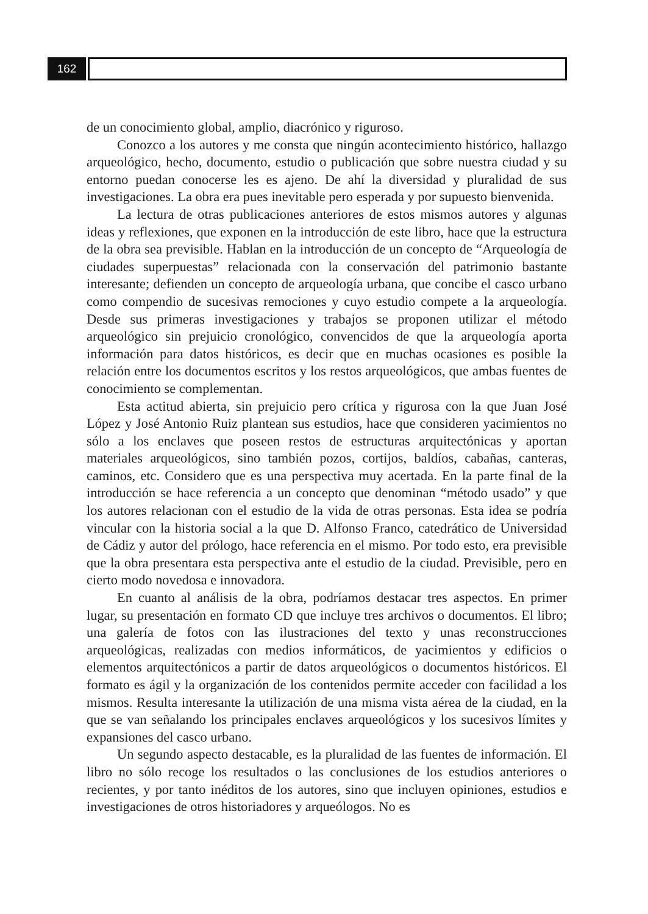162
de un conocimiento global, amplio, diacrónico y riguroso.
Conozco a los autores y me consta que ningún acontecimiento histórico, hallazgo arqueológico, hecho, documento, estudio o publicación que sobre nuestra ciudad y su entorno puedan conocerse les es ajeno. De ahí la diversidad y pluralidad de sus investigaciones. La obra era pues inevitable pero esperada y por supuesto bienvenida.
La lectura de otras publicaciones anteriores de estos mismos autores y algunas ideas y reflexiones, que exponen en la introducción de este libro, hace que la estructura de la obra sea previsible. Hablan en la introducción de un concepto de “Arqueología de ciudades superpuestas” relacionada con la conservación del patrimonio bastante interesante; defienden un concepto de arqueología urbana, que concibe el casco urbano como compendio de sucesivas remociones y cuyo estudio compete a la arqueología. Desde sus primeras investigaciones y trabajos se proponen utilizar el método arqueológico sin prejuicio cronológico, convencidos de que la arqueología aporta información para datos históricos, es decir que en muchas ocasiones es posible la relación entre los documentos escritos y los restos arqueológicos, que ambas fuentes de conocimiento se complementan.
Esta actitud abierta, sin prejuicio pero crítica y rigurosa con la que Juan José López y José Antonio Ruiz plantean sus estudios, hace que consideren yacimientos no sólo a los enclaves que poseen restos de estructuras arquitectónicas y aportan materiales arqueológicos, sino también pozos, cortijos, baldíos, cabañas, canteras, caminos, etc. Considero que es una perspectiva muy acertada. En la parte final de la introducción se hace referencia a un concepto que denominan “método usado” y que los autores relacionan con el estudio de la vida de otras personas. Esta idea se podría vincular con la historia social a la que D. Alfonso Franco, catedrático de Universidad de Cádiz y autor del prólogo, hace referencia en el mismo. Por todo esto, era previsible que la obra presentara esta perspectiva ante el estudio de la ciudad. Previsible, pero en cierto modo novedosa e innovadora.
En cuanto al análisis de la obra, podríamos destacar tres aspectos. En primer lugar, su presentación en formato CD que incluye tres archivos o documentos. El libro; una galería de fotos con las ilustraciones del texto y unas reconstrucciones arqueológicas, realizadas con medios informáticos, de yacimientos y edificios o elementos arquitectónicos a partir de datos arqueológicos o documentos históricos. El formato es ágil y la organización de los contenidos permite acceder con facilidad a los mismos. Resulta interesante la utilización de una misma vista aérea de la ciudad, en la que se van señalando los principales enclaves arqueológicos y los sucesivos límites y expansiones del casco urbano.
Un segundo aspecto destacable, es la pluralidad de las fuentes de información. El libro no sólo recoge los resultados o las conclusiones de los estudios anteriores o recientes, y por tanto inéditos de los autores, sino que incluyen opiniones, estudios e investigaciones de otros historiadores y arqueólogos. No es